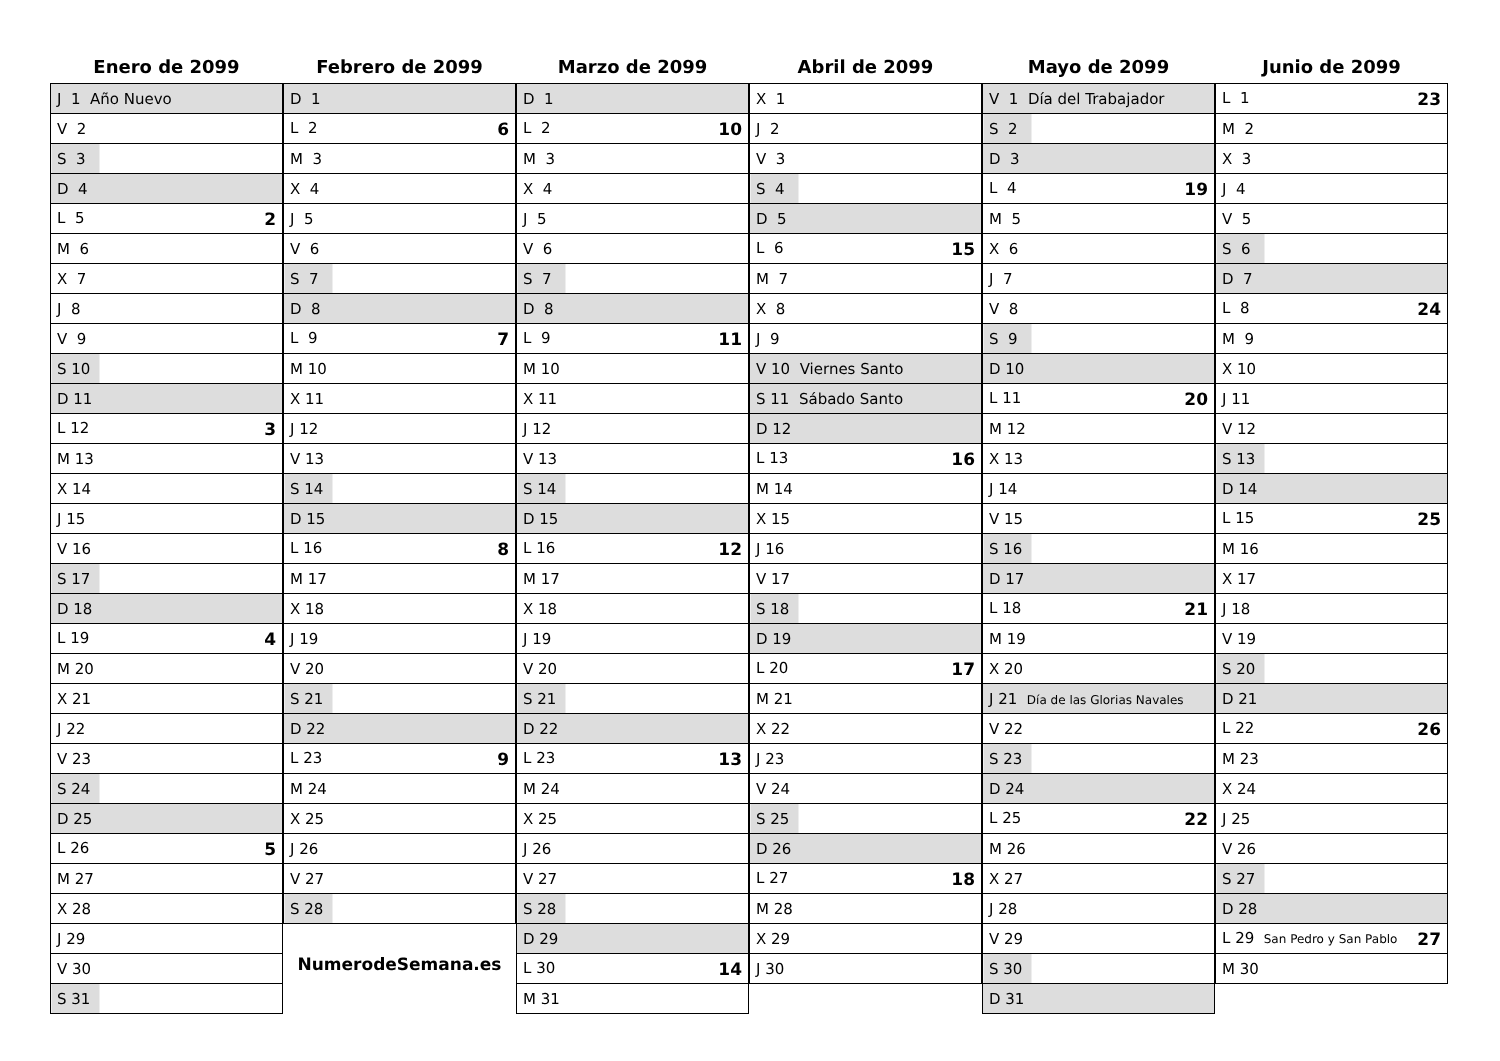Enero de 2099
| J 1 Año Nuevo |
| V 2 |
| S 3 |
| D 4 |
| L 5 2 |
| M 6 |
| X 7 |
| J 8 |
| V 9 |
| S 10 |
| D 11 |
| L 12 3 |
| M 13 |
| X 14 |
| J 15 |
| V 16 |
| S 17 |
| D 18 |
| L 19 4 |
| M 20 |
| X 21 |
| J 22 |
| V 23 |
| S 24 |
| D 25 |
| L 26 5 |
| M 27 |
| X 28 |
| J 29 |
| V 30 |
| S 31 |
Febrero de 2099
| D 1 |
| L 2 6 |
| M 3 |
| X 4 |
| J 5 |
| V 6 |
| S 7 |
| D 8 |
| L 9 7 |
| M 10 |
| X 11 |
| J 12 |
| V 13 |
| S 14 |
| D 15 |
| L 16 8 |
| M 17 |
| X 18 |
| J 19 |
| V 20 |
| S 21 |
| D 22 |
| L 23 9 |
| M 24 |
| X 25 |
| J 26 |
| V 27 |
| S 28 |
NumerodeSemana.es
Marzo de 2099
| D 1 |
| L 2 10 |
| M 3 |
| X 4 |
| J 5 |
| V 6 |
| S 7 |
| D 8 |
| L 9 11 |
| M 10 |
| X 11 |
| J 12 |
| V 13 |
| S 14 |
| D 15 |
| L 16 12 |
| M 17 |
| X 18 |
| J 19 |
| V 20 |
| S 21 |
| D 22 |
| L 23 13 |
| M 24 |
| X 25 |
| J 26 |
| V 27 |
| S 28 |
| D 29 |
| L 30 14 |
| M 31 |
Abril de 2099
| X 1 |
| J 2 |
| V 3 |
| S 4 |
| D 5 |
| L 6 15 |
| M 7 |
| X 8 |
| J 9 |
| V 10 Viernes Santo |
| S 11 Sábado Santo |
| D 12 |
| L 13 16 |
| M 14 |
| X 15 |
| J 16 |
| V 17 |
| S 18 |
| D 19 |
| L 20 17 |
| M 21 |
| X 22 |
| J 23 |
| V 24 |
| S 25 |
| D 26 |
| L 27 18 |
| M 28 |
| X 29 |
| J 30 |
Mayo de 2099
| V 1 Día del Trabajador |
| S 2 |
| D 3 |
| L 4 19 |
| M 5 |
| X 6 |
| J 7 |
| V 8 |
| S 9 |
| D 10 |
| L 11 20 |
| M 12 |
| X 13 |
| J 14 |
| V 15 |
| S 16 |
| D 17 |
| L 18 21 |
| M 19 |
| X 20 |
| J 21 Día de las Glorias Navales |
| V 22 |
| S 23 |
| D 24 |
| L 25 22 |
| M 26 |
| X 27 |
| J 28 |
| V 29 |
| S 30 |
| D 31 |
Junio de 2099
| L 1 23 |
| M 2 |
| X 3 |
| J 4 |
| V 5 |
| S 6 |
| D 7 |
| L 8 24 |
| M 9 |
| X 10 |
| J 11 |
| V 12 |
| S 13 |
| D 14 |
| L 15 25 |
| M 16 |
| X 17 |
| J 18 |
| V 19 |
| S 20 |
| D 21 |
| L 22 26 |
| M 23 |
| X 24 |
| J 25 |
| V 26 |
| S 27 |
| D 28 |
| L 29 San Pedro y San Pablo 27 |
| M 30 |